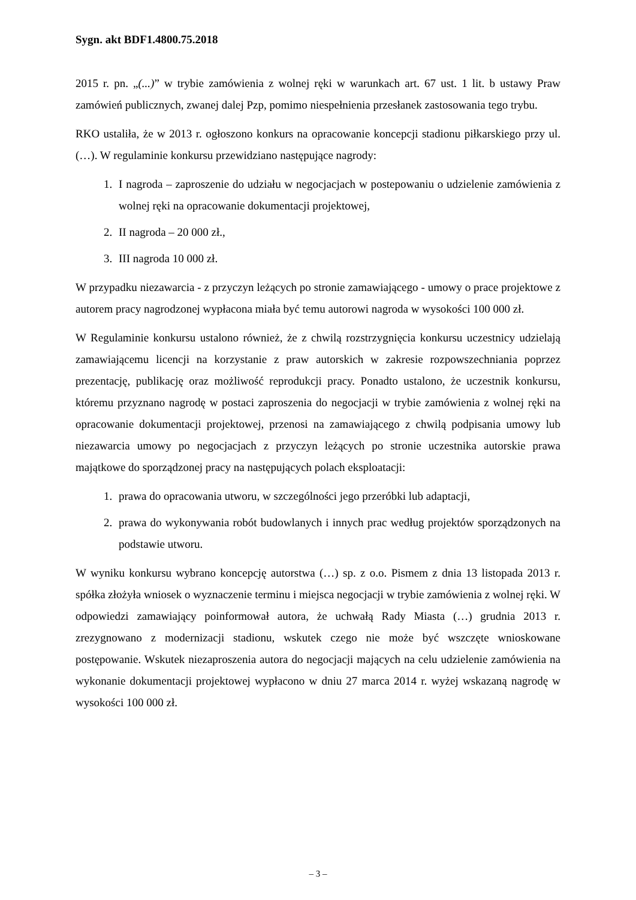Sygn. akt BDF1.4800.75.2018
2015 r. pn. „(...)” w trybie zamówienia z wolnej ręki w warunkach art. 67 ust. 1 lit. b ustawy Praw zamówień publicznych, zwanej dalej Pzp, pomimo niespełnienia przesłanek zastosowania tego trybu.
RKO ustaliła, że w 2013 r. ogłoszono konkurs na opracowanie koncepcji stadionu piłkarskiego przy ul. (…). W regulaminie konkursu przewidziano następujące nagrody:
1. I nagroda – zaproszenie do udziału w negocjacjach w postepowaniu o udzielenie zamówienia z wolnej ręki na opracowanie dokumentacji projektowej,
2. II nagroda – 20 000 zł.,
3. III nagroda 10 000 zł.
W przypadku niezawarcia - z przyczyn leżących po stronie zamawiającego - umowy o prace projektowe z autorem pracy nagrodzonej wypłacona miała być temu autorowi nagroda w wysokości 100 000 zł.
W Regulaminie konkursu ustalono również, że z chwilą rozstrzygnięcia konkursu uczestnicy udzielają zamawiającemu licencji na korzystanie z praw autorskich w zakresie rozpowszechniania poprzez prezentację, publikację oraz możliwość reprodukcji pracy. Ponadto ustalono, że uczestnik konkursu, któremu przyznano nagrodę w postaci zaproszenia do negocjacji w trybie zamówienia z wolnej ręki na opracowanie dokumentacji projektowej, przenosi na zamawiającego z chwilą podpisania umowy lub niezawarcia umowy po negocjacjach z przyczyn leżących po stronie uczestnika autorskie prawa majątkowe do sporządzonej pracy na następujących polach eksploatacji:
1. prawa do opracowania utworu, w szczególności jego przeróbki lub adaptacji,
2. prawa do wykonywania robót budowlanych i innych prac według projektów sporządzonych na podstawie utworu.
W wyniku konkursu wybrano koncepcję autorstwa (…) sp. z o.o. Pismem z dnia 13 listopada 2013 r. spółka złożyła wniosek o wyznaczenie terminu i miejsca negocjacji w trybie zamówienia z wolnej ręki. W odpowiedzi zamawiający poinformował autora, że uchwałą Rady Miasta (…) grudnia 2013 r. zrezygnowano z modernizacji stadionu, wskutek czego nie może być wszczęte wnioskowane postępowanie. Wskutek niezaproszenia autora do negocjacji mających na celu udzielenie zamówienia na wykonanie dokumentacji projektowej wypłacono w dniu 27 marca 2014 r. wyżej wskazaną nagrodę w wysokości 100 000 zł.
– 3 –